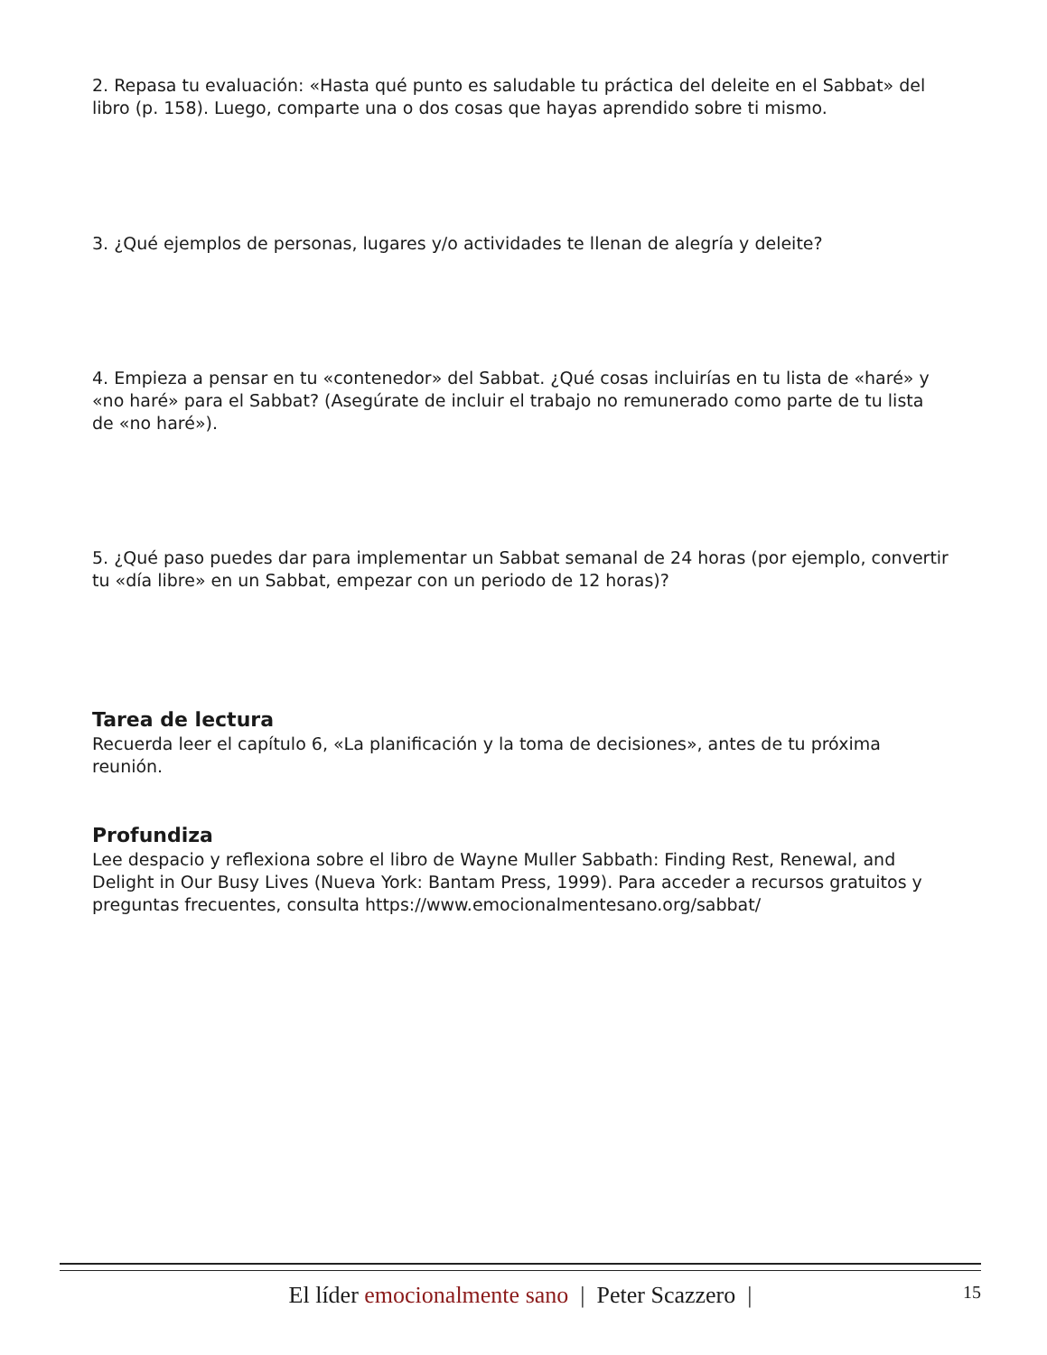2. Repasa tu evaluación: «Hasta qué punto es saludable tu práctica del deleite en el Sabbat» del libro (p. 158). Luego, comparte una o dos cosas que hayas aprendido sobre ti mismo.
3. ¿Qué ejemplos de personas, lugares y/o actividades te llenan de alegría y deleite?
4. Empieza a pensar en tu «contenedor» del Sabbat. ¿Qué cosas incluirías en tu lista de «haré» y «no haré» para el Sabbat? (Asegúrate de incluir el trabajo no remunerado como parte de tu lista de «no haré»).
5. ¿Qué paso puedes dar para implementar un Sabbat semanal de 24 horas (por ejemplo, convertir tu «día libre» en un Sabbat, empezar con un periodo de 12 horas)?
Tarea de lectura
Recuerda leer el capítulo 6, «La planificación y la toma de decisiones», antes de tu próxima reunión.
Profundiza
Lee despacio y reflexiona sobre el libro de Wayne Muller Sabbath: Finding Rest, Renewal, and Delight in Our Busy Lives (Nueva York: Bantam Press, 1999). Para acceder a recursos gratuitos y preguntas frecuentes, consulta https://www.emocionalmentesano.org/sabbat/
El líder emocionalmente sano | Peter Scazzero | 15